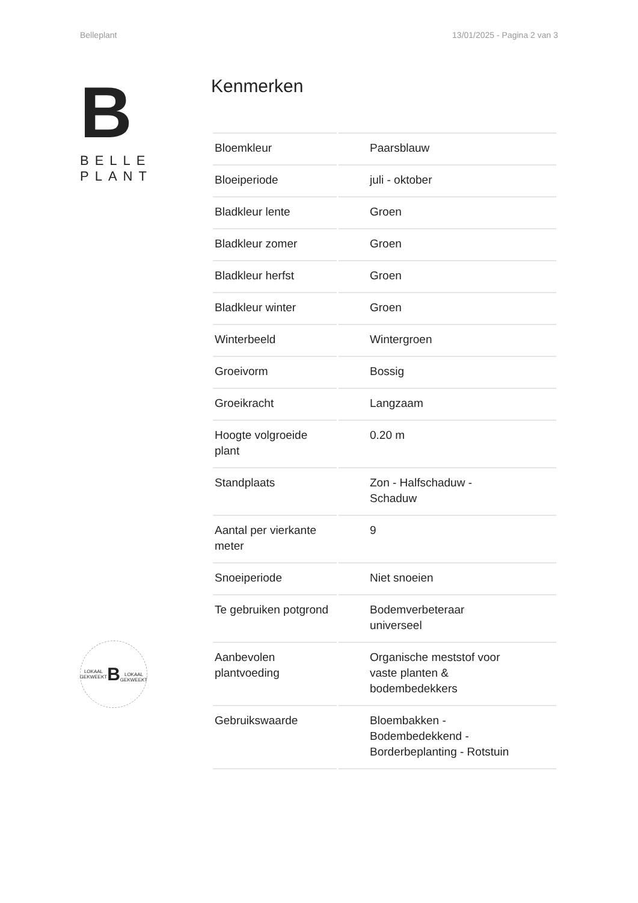Belleplant 13/01/2025 - Pagina 2 van 3
B
BELLE
PLANT
LOKAAL GEKWEEKT
B
LOKAAL GEKWEEKT
Kenmerken
| Bloemkleur | Paarsblauw |
| Bloeiperiode | juli - oktober |
| Bladkleur lente | Groen |
| Bladkleur zomer | Groen |
| Bladkleur herfst | Groen |
| Bladkleur winter | Groen |
| Winterbeeld | Wintergroen |
| Groeivorm | Bossig |
| Groeikracht | Langzaam |
| Hoogte volgroeide plant | 0.20 m |
| Standplaats | Zon - Halfschaduw - Schaduw |
| Aantal per vierkante meter | 9 |
| Snoeiperiode | Niet snoeien |
| Te gebruiken potgrond | Bodemverbeteraar universeel |
| Aanbevolen plantvoeding | Organische meststof voor vaste planten & bodembedekkers |
| Gebruikswaarde | Bloembakken - Bodembedekkend - Borderbeplanting - Rotstuin |